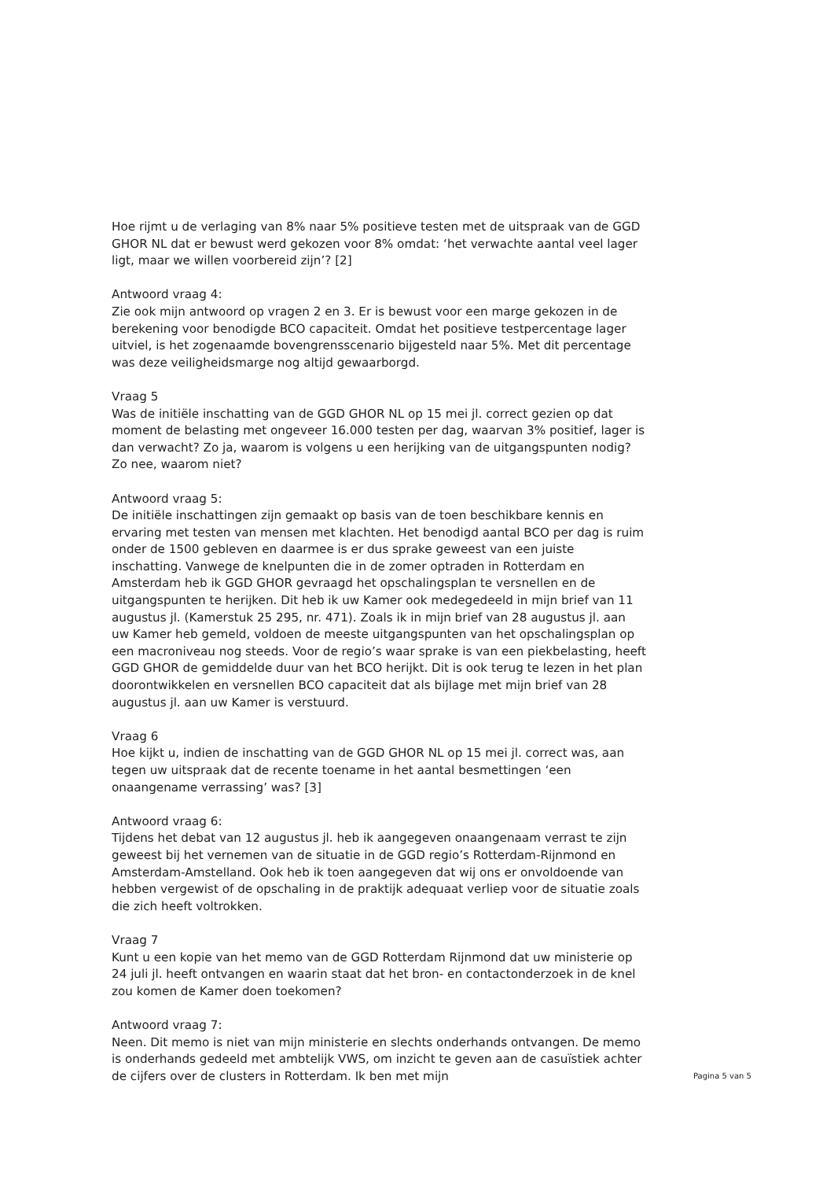Hoe rijmt u de verlaging van 8% naar 5% positieve testen met de uitspraak van de GGD GHOR NL dat er bewust werd gekozen voor 8% omdat: ‘het verwachte aantal veel lager ligt, maar we willen voorbereid zijn’? [2]
Antwoord vraag 4:
Zie ook mijn antwoord op vragen 2 en 3. Er is bewust voor een marge gekozen in de berekening voor benodigde BCO capaciteit. Omdat het positieve testpercentage lager uitviel, is het zogenaamde bovengrensscenario bijgesteld naar 5%. Met dit percentage was deze veiligheidsmarge nog altijd gewaarborgd.
Vraag 5
Was de initiële inschatting van de GGD GHOR NL op 15 mei jl. correct gezien op dat moment de belasting met ongeveer 16.000 testen per dag, waarvan 3% positief, lager is dan verwacht? Zo ja, waarom is volgens u een herijking van de uitgangspunten nodig? Zo nee, waarom niet?
Antwoord vraag 5:
De initiële inschattingen zijn gemaakt op basis van de toen beschikbare kennis en ervaring met testen van mensen met klachten. Het benodigd aantal BCO per dag is ruim onder de 1500 gebleven en daarmee is er dus sprake geweest van een juiste inschatting. Vanwege de knelpunten die in de zomer optraden in Rotterdam en Amsterdam heb ik GGD GHOR gevraagd het opschalingsplan te versnellen en de uitgangspunten te herijken. Dit heb ik uw Kamer ook medegedeeld in mijn brief van 11 augustus jl. (Kamerstuk 25 295, nr. 471). Zoals ik in mijn brief van 28 augustus jl. aan uw Kamer heb gemeld, voldoen de meeste uitgangspunten van het opschalingsplan op een macroniveau nog steeds. Voor de regio’s waar sprake is van een piekbelasting, heeft GGD GHOR de gemiddelde duur van het BCO herijkt. Dit is ook terug te lezen in het plan doorontwikkelen en versnellen BCO capaciteit dat als bijlage met mijn brief van 28 augustus jl. aan uw Kamer is verstuurd.
Vraag 6
Hoe kijkt u, indien de inschatting van de GGD GHOR NL op 15 mei jl. correct was, aan tegen uw uitspraak dat de recente toename in het aantal besmettingen ‘een onaangename verrassing’ was? [3]
Antwoord vraag 6:
Tijdens het debat van 12 augustus jl. heb ik aangegeven onaangenaam verrast te zijn geweest bij het vernemen van de situatie in de GGD regio’s Rotterdam-Rijnmond en Amsterdam-Amstelland. Ook heb ik toen aangegeven dat wij ons er onvoldoende van hebben vergewist of de opschaling in de praktijk adequaat verliep voor de situatie zoals die zich heeft voltrokken.
Vraag 7
Kunt u een kopie van het memo van de GGD Rotterdam Rijnmond dat uw ministerie op 24 juli jl. heeft ontvangen en waarin staat dat het bron- en contactonderzoek in de knel zou komen de Kamer doen toekomen?
Antwoord vraag 7:
Neen. Dit memo is niet van mijn ministerie en slechts onderhands ontvangen. De memo is onderhands gedeeld met ambtelijk VWS, om inzicht te geven aan de casuïstiek achter de cijfers over de clusters in Rotterdam. Ik ben met mijn
Pagina 5 van 5